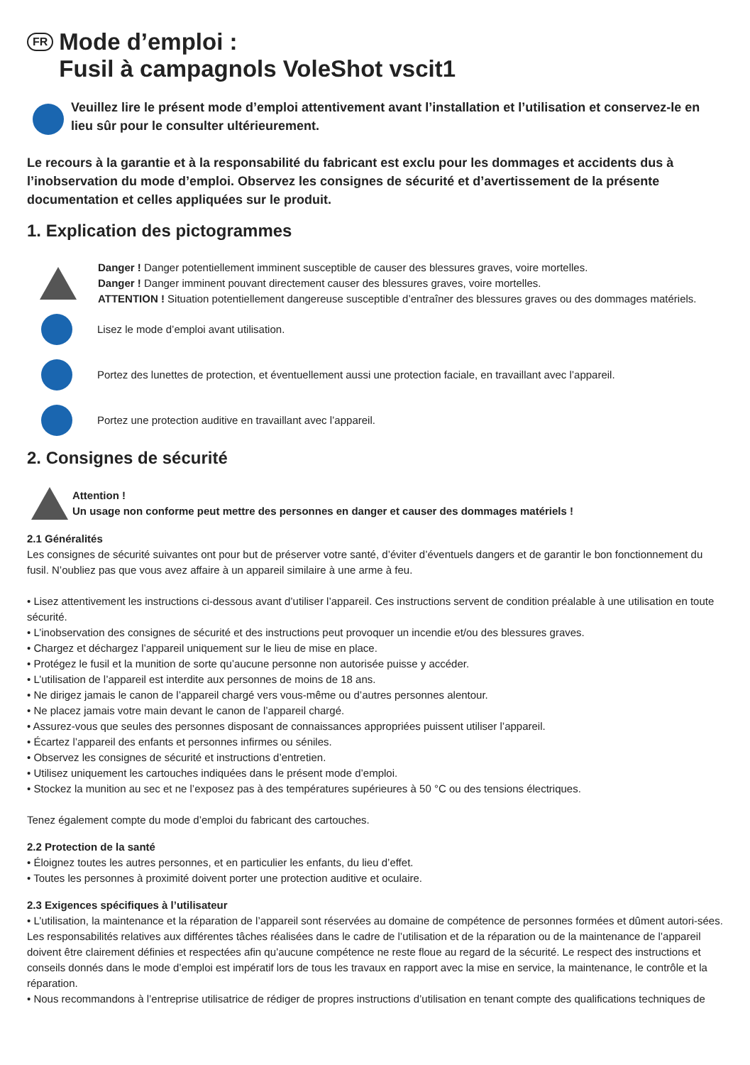FR Mode d’emploi :
Fusil à campagnols VoleShot vscit1
Veuillez lire le présent mode d’emploi attentivement avant l’installation et l’utilisation et conservez-le en lieu sûr pour le consulter ultérieurement.
Le recours à la garantie et à la responsabilité du fabricant est exclu pour les dommages et accidents dus à l’inobservation du mode d’emploi. Observez les consignes de sécurité et d’avertissement de la présente documentation et celles appliquées sur le produit.
1. Explication des pictogrammes
Danger ! Danger potentiellement imminent susceptible de causer des blessures graves, voire mortelles.
Danger ! Danger imminent pouvant directement causer des blessures graves, voire mortelles.
ATTENTION ! Situation potentiellement dangereuse susceptible d’entraîner des blessures graves ou des dommages matériels.
Lisez le mode d’emploi avant utilisation.
Portez des lunettes de protection, et éventuellement aussi une protection faciale, en travaillant avec l’appareil.
Portez une protection auditive en travaillant avec l’appareil.
2. Consignes de sécurité
Attention !
Un usage non conforme peut mettre des personnes en danger et causer des dommages matériels !
2.1 Généralités
Les consignes de sécurité suivantes ont pour but de préserver votre santé, d’éviter d’éventuels dangers et de garantir le bon fonctionnement du fusil. N’oubliez pas que vous avez affaire à un appareil similaire à une arme à feu.
• Lisez attentivement les instructions ci-dessous avant d’utiliser l’appareil. Ces instructions servent de condition préalable à une utilisation en toute sécurité.
• L’inobservation des consignes de sécurité et des instructions peut provoquer un incendie et/ou des blessures graves.
• Chargez et déchargez l’appareil uniquement sur le lieu de mise en place.
• Protégez le fusil et la munition de sorte qu’aucune personne non autorisée puisse y accéder.
• L’utilisation de l’appareil est interdite aux personnes de moins de 18 ans.
• Ne dirigez jamais le canon de l’appareil chargé vers vous-même ou d’autres personnes alentour.
• Ne placez jamais votre main devant le canon de l’appareil chargé.
• Assurez-vous que seules des personnes disposant de connaissances appropriées puissent utiliser l’appareil.
• Écartez l’appareil des enfants et personnes infirmes ou séniles.
• Observez les consignes de sécurité et instructions d’entretien.
• Utilisez uniquement les cartouches indiquées dans le présent mode d’emploi.
• Stockez la munition au sec et ne l’exposez pas à des températures supérieures à 50 °C ou des tensions électriques.
Tenez également compte du mode d’emploi du fabricant des cartouches.
2.2 Protection de la santé
• Éloignez toutes les autres personnes, et en particulier les enfants, du lieu d’effet.
• Toutes les personnes à proximité doivent porter une protection auditive et oculaire.
2.3 Exigences spécifiques à l’utilisateur
• L’utilisation, la maintenance et la réparation de l’appareil sont réservées au domaine de compétence de personnes formées et dûment autori-sées. Les responsabilités relatives aux différentes tâches réalisées dans le cadre de l’utilisation et de la réparation ou de la maintenance de l’appareil doivent être clairement définies et respectées afin qu’aucune compétence ne reste floue au regard de la sécurité. Le respect des instructions et conseils donnés dans le mode d’emploi est impératif lors de tous les travaux en rapport avec la mise en service, la maintenance, le contrôle et la réparation.
• Nous recommandons à l’entreprise utilisatrice de rédiger de propres instructions d’utilisation en tenant compte des qualifications techniques de